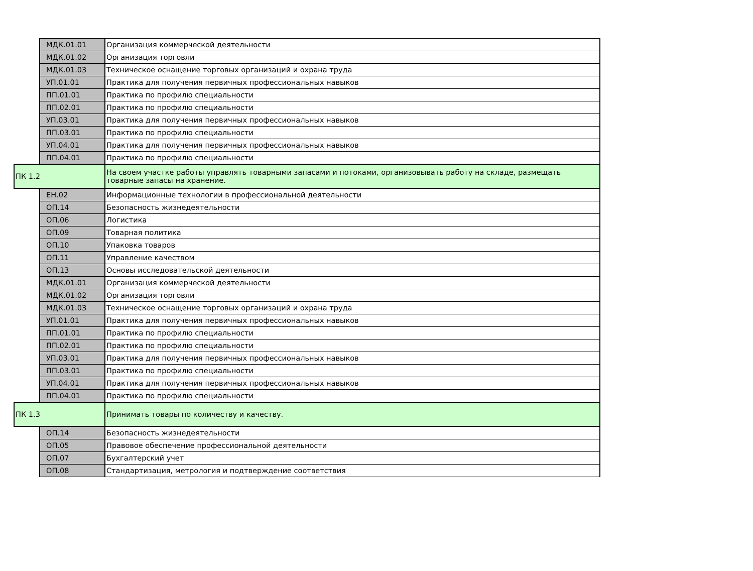| | МДК.01.01 | Организация коммерческой деятельности |
| | МДК.01.02 | Организация торговли |
| | МДК.01.03 | Техническое оснащение торговых организаций и охрана труда |
| | УП.01.01 | Практика для получения первичных профессиональных навыков |
| | ПП.01.01 | Практика по профилю специальности |
| | ПП.02.01 | Практика по профилю специальности |
| | УП.03.01 | Практика для получения первичных профессиональных навыков |
| | ПП.03.01 | Практика по профилю специальности |
| | УП.04.01 | Практика для получения первичных профессиональных навыков |
| | ПП.04.01 | Практика по профилю специальности |
| ПК 1.2 | | На своем участке работы управлять товарными запасами и потоками, организовывать работу на складе, размещать товарные запасы на хранение. |
| | ЕН.02 | Информационные технологии в профессиональной деятельности |
| | ОП.14 | Безопасность жизнедеятельности |
| | ОП.06 | Логистика |
| | ОП.09 | Товарная политика |
| | ОП.10 | Упаковка товаров |
| | ОП.11 | Управление качеством |
| | ОП.13 | Основы исследовательской деятельности |
| | МДК.01.01 | Организация коммерческой деятельности |
| | МДК.01.02 | Организация торговли |
| | МДК.01.03 | Техническое оснащение торговых организаций и охрана труда |
| | УП.01.01 | Практика для получения первичных профессиональных навыков |
| | ПП.01.01 | Практика по профилю специальности |
| | ПП.02.01 | Практика по профилю специальности |
| | УП.03.01 | Практика для получения первичных профессиональных навыков |
| | ПП.03.01 | Практика по профилю специальности |
| | УП.04.01 | Практика для получения первичных профессиональных навыков |
| | ПП.04.01 | Практика по профилю специальности |
| ПК 1.3 | | Принимать товары по количеству и качеству. |
| | ОП.14 | Безопасность жизнедеятельности |
| | ОП.05 | Правовое обеспечение профессиональной деятельности |
| | ОП.07 | Бухгалтерский учет |
| | ОП.08 | Стандартизация, метрология и подтверждение соответствия |